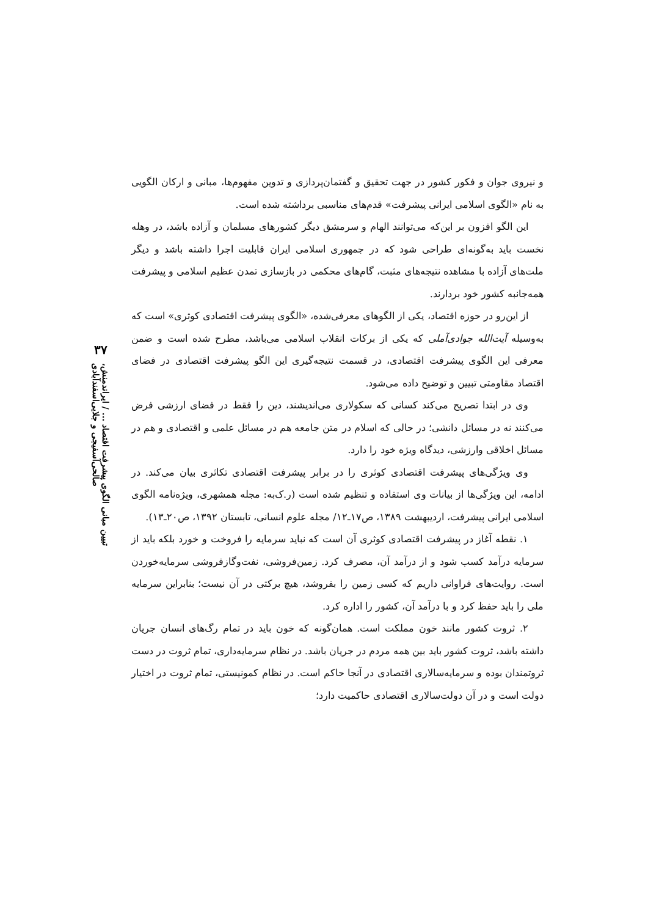۳۷
تبیین مبانی الگوی پیشرفت اقتصاد ... / ایراندمنش، صالحی‌آسفیجی و جلایی‌اسفندآبادی
و نیروی جوان و فکور کشور در جهت تحقیق و گفتمان‌پردازی و تدوین مفهوم‌ها، مبانی و ارکان الگویی به نام «الگوی اسلامی ایرانی پیشرفت» قدم‌های مناسبی برداشته شده است.
این الگو افزون بر این‌که می‌توانند الهام و سرمشق دیگر کشورهای مسلمان و آزاده باشد، در وهله نخست باید به‌گونه‌ای طراحی شود که در جمهوری اسلامی ایران قابلیت اجرا داشته باشد و دیگر ملت‌های آزاده با مشاهده نتیجه‌های مثبت، گام‌های محکمی در بازسازی تمدن عظیم اسلامی و پیشرفت همه‌جانبه کشور خود بردارند.
از این‌رو در حوزه اقتصاد، یکی از الگوهای معرفی‌شده، «الگوی پیشرفت اقتصادی کوثری» است که به‌وسیله آیت‌الله جوادی‌آملی که یکی از برکات انقلاب اسلامی می‌باشد، مطرح شده است و ضمن معرفی این الگوی پیشرفت اقتصادی، در قسمت نتیجه‌گیری این الگو پیشرفت اقتصادی در فضای اقتصاد مقاومتی تبیین و توضیح داده می‌شود.
وی در ابتدا تصریح می‌کند کسانی که سکولاری می‌اندیشند، دین را فقط در فضای ارزشی فرض می‌کنند نه در مسائل دانشی؛ در حالی که اسلام در متن جامعه هم در مسائل علمی و اقتصادی و هم در مسائل اخلاقی وارزشی، دیدگاه ویژه خود را دارد.
وی ویژگی‌های پیشرفت اقتصادی کوثری را در برابر پیشرفت اقتصادی تکاثری بیان می‌کند. در ادامه، این ویژگی‌ها از بیانات وی استفاده و تنظیم شده است (ر.ک‌به: مجله همشهری، ویژه‌نامه الگوی اسلامی ایرانی پیشرفت، اردیبهشت ۱۳۸۹، ص۱۷ـ۱۲/ مجله علوم انسانی، تابستان ۱۳۹۲، ص۲۰ـ۱۳).
۱. نقطه آغاز در پیشرفت اقتصادی کوثری آن است که نباید سرمایه را فروخت و خورد بلکه باید از سرمایه درآمد کسب شود و از درآمد آن، مصرف کرد. زمین‌فروشی، نفت‌وگازفروشی سرمایه‌خوردن است. روایت‌های فراوانی داریم که کسی زمین را بفروشد، هیچ برکتی در آن نیست؛ بنابراین سرمایه ملی را باید حفظ کرد و با درآمد آن، کشور را اداره کرد.
۲. ثروت کشور مانند خون مملکت است. همان‌گونه که خون باید در تمام رگ‌های انسان جریان داشته باشد، ثروت کشور باید بین همه مردم در جریان باشد. در نظام سرمایه‌داری، تمام ثروت در دست ثروتمندان بوده و سرمایه‌سالاری اقتصادی در آنجا حاکم است. در نظام کمونیستی، تمام ثروت در اختیار دولت است و در آن دولت‌سالاری اقتصادی حاکمیت دارد؛